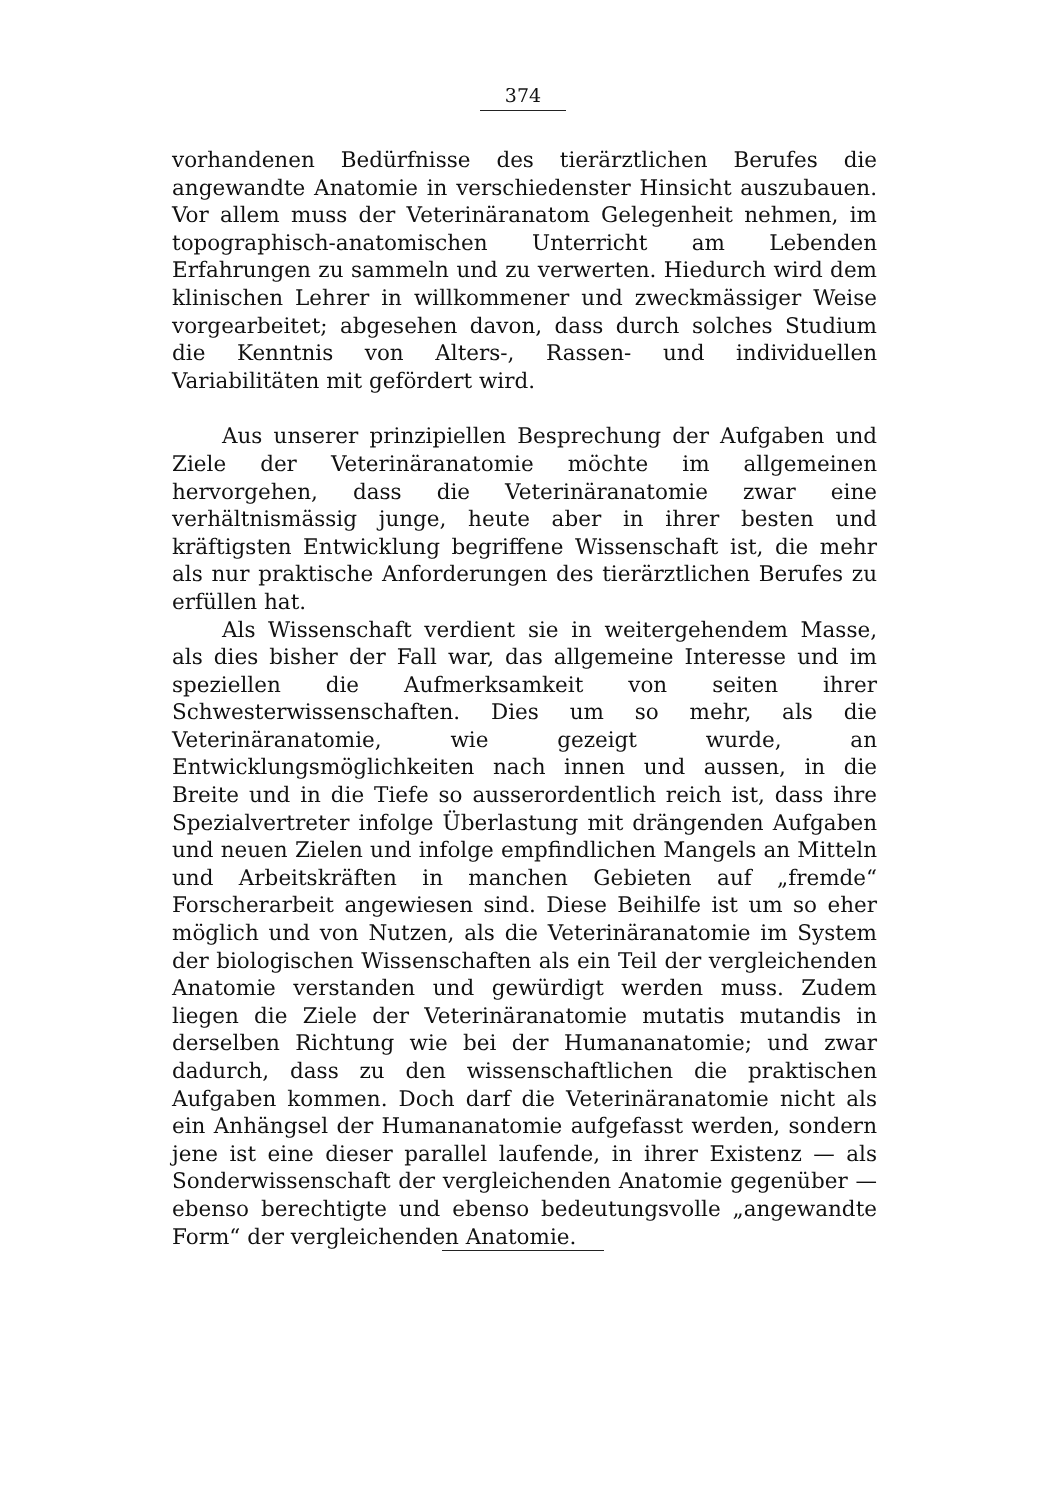374
vorhandenen Bedürfnisse des tierärztlichen Berufes die angewandte Anatomie in verschiedenster Hinsicht auszubauen. Vor allem muss der Veterinäranatom Gelegenheit nehmen, im topographisch-anatomischen Unterricht am Lebenden Erfahrungen zu sammeln und zu verwerten. Hiedurch wird dem klinischen Lehrer in willkommener und zweckmässiger Weise vorgearbeitet; abgesehen davon, dass durch solches Studium die Kenntnis von Alters-, Rassen- und individuellen Variabilitäten mit gefördert wird.
Aus unserer prinzipiellen Besprechung der Aufgaben und Ziele der Veterinäranatomie möchte im allgemeinen hervorgehen, dass die Veterinäranatomie zwar eine verhältnismässig junge, heute aber in ihrer besten und kräftigsten Entwicklung begriffene Wissenschaft ist, die mehr als nur praktische Anforderungen des tierärztlichen Berufes zu erfüllen hat.
Als Wissenschaft verdient sie in weitergehendem Masse, als dies bisher der Fall war, das allgemeine Interesse und im speziellen die Aufmerksamkeit von seiten ihrer Schwesterwissenschaften. Dies um so mehr, als die Veterinäranatomie, wie gezeigt wurde, an Entwicklungsmöglichkeiten nach innen und aussen, in die Breite und in die Tiefe so ausserordentlich reich ist, dass ihre Spezialvertreter infolge Überlastung mit drängenden Aufgaben und neuen Zielen und infolge empfindlichen Mangels an Mitteln und Arbeitskräften in manchen Gebieten auf „fremde“ Forscherarbeit angewiesen sind. Diese Beihilfe ist um so eher möglich und von Nutzen, als die Veterinäranatomie im System der biologischen Wissenschaften als ein Teil der vergleichenden Anatomie verstanden und gewürdigt werden muss. Zudem liegen die Ziele der Veterinäranatomie mutatis mutandis in derselben Richtung wie bei der Humananatomie; und zwar dadurch, dass zu den wissenschaftlichen die praktischen Aufgaben kommen. Doch darf die Veterinäranatomie nicht als ein Anhängsel der Humananatomie aufgefasst werden, sondern jene ist eine dieser parallel laufende, in ihrer Existenz — als Sonderwissenschaft der vergleichenden Anatomie gegenüber — ebenso berechtigte und ebenso bedeutungsvolle „angewandte Form“ der vergleichenden Anatomie.